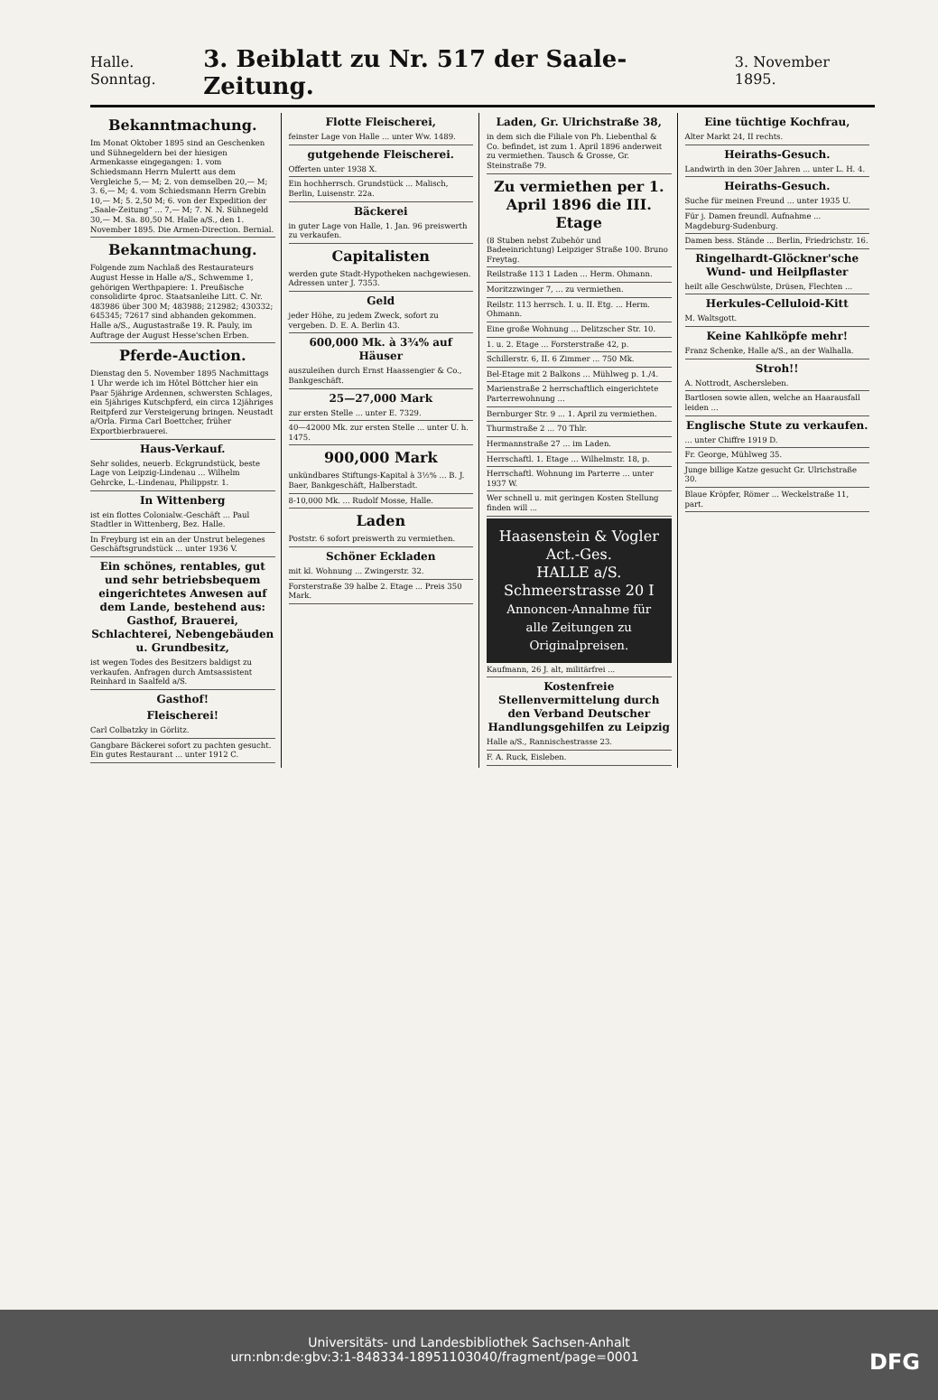Halle. Sonntag. 3. Beiblatt zu Nr. 517 der Saale-Zeitung. 3. November 1895.
Bekanntmachung.
Im Monat Oktober 1895 sind an Geschenken und Sühnegeldern bei der hiesigen Armenkasse eingegangen: 1. vom Schiedsmann Herrn Mulertt aus dem Vergleiche 5,— M; 2. von demselben 20,— M; 3. 6,— M; 4. vom Schiedsmann Herrn Grebin 10,— M; 5. 2,50 M; 6. von der Expedition der „Saale-Zeitung“ ... 7,— M; 7. N. N. Sühnegeld 30,— M. Sa. 80,50 M. Halle a/S., den 1. November 1895. Die Armen-Direction. Bernial.
Bekanntmachung.
Folgende zum Nachlaß des Restaurateurs August Hesse in Halle a/S., Schwemme 1, gehörigen Werthpapiere: 1. Preußische consolidirte 4proc. Staatsanleihe Litt. C. Nr. 483986 über 300 M; 483988; 212982; 430332; 645345; 72617 sind abhanden gekommen. Halle a/S., Augustastraße 19. R. Pauly, im Auftrage der August Hesse'schen Erben.
Pferde-Auction.
Dienstag den 5. November 1895 Nachmittags 1 Uhr werde ich im Hôtel Böttcher hier ein Paar 5jährige Ardennen, schwersten Schlages, ein 5jähriges Kutschpferd, ein circa 12jähriges Reitpferd zur Versteigerung bringen. Neustadt a/Orla. Firma Carl Boettcher, früher Exportbierbrauerei.
Haus-Verkauf.
Sehr solides, neuerb. Eckgrundstück, beste Lage von Leipzig-Lindenau ... Wilhelm Gehrcke, L.-Lindenau, Philippstr. 1.
In Wittenberg
ist ein flottes Colonialw.-Geschäft ... Paul Stadtler in Wittenberg, Bez. Halle.
In Freyburg ist ein an der Unstrut belegenes Geschäftsgrundstück ... unter 1936 V.
Ein schönes, rentables, gut und sehr betriebsbequem eingerichtetes Anwesen auf dem Lande, bestehend aus: Gasthof, Brauerei, Schlachterei, Nebengebäuden u. Grundbesitz,
ist wegen Todes des Besitzers baldigst zu verkaufen. Anfragen durch Amtsassistent Reinhard in Saalfeld a/S.
Gasthof!
Fleischerei!
Carl Colbatzky in Görlitz.
Gangbare Bäckerei sofort zu pachten gesucht. Ein gutes Restaurant ... unter 1912 C.
Flotte Fleischerei,
feinster Lage von Halle ... unter Ww. 1489.
gutgehende Fleischerei.
Offerten unter 1938 X.
Ein hochherrsch. Grundstück ... Malisch, Berlin, Luisenstr. 22a.
Bäckerei
in guter Lage von Halle, 1. Jan. 96 preiswerth zu verkaufen.
Capitalisten
werden gute Stadt-Hypotheken nachgewiesen. Adressen unter J. 7353.
Geld
jeder Höhe, zu jedem Zweck, sofort zu vergeben. D. E. A. Berlin 43.
600,000 Mk. à 3¾% auf Häuser
auszuleihen durch Ernst Haassengier & Co., Bankgeschäft.
25—27,000 Mark
zur ersten Stelle ... unter E. 7329.
40—42000 Mk. zur ersten Stelle ... unter U. h. 1475.
900,000 Mark
unkündbares Stiftungs-Kapital à 3½% ... B. J. Baer, Bankgeschäft, Halberstadt.
8-10,000 Mk. ... Rudolf Mosse, Halle.
Laden
Poststr. 6 sofort preiswerth zu vermiethen.
Schöner Eckladen
mit kl. Wohnung ... Zwingerstr. 32.
Forsterstraße 39 halbe 2. Etage ... Preis 350 Mark.
Laden, Gr. Ulrichstraße 38,
in dem sich die Filiale von Ph. Liebenthal & Co. befindet, ist zum 1. April 1896 anderweit zu vermiethen. Tausch & Grosse, Gr. Steinstraße 79.
Zu vermiethen per 1. April 1896 die III. Etage
(8 Stuben nebst Zubehör und Badeeinrichtung) Leipziger Straße 100. Bruno Freytag.
Reilstraße 113 1 Laden ... Herm. Ohmann.
Moritzzwinger 7, ... zu vermiethen.
Reilstr. 113 herrsch. I. u. II. Etg. ... Herm. Ohmann.
Eine große Wohnung ... Delitzscher Str. 10.
1. u. 2. Etage ... Forsterstraße 42, p.
Schillerstr. 6, II. 6 Zimmer ... 750 Mk.
Bel-Etage mit 2 Balkons ... Mühlweg p. 1./4.
Marienstraße 2 herrschaftlich eingerichtete Parterrewohnung ...
Bernburger Str. 9 ... 1. April zu vermiethen.
Thurmstraße 2 ... 70 Thlr.
Hermannstraße 27 ... im Laden.
Herrschaftl. 1. Etage ... Wilhelmstr. 18, p.
Herrschaftl. Wohnung im Parterre ... unter 1937 W.
Wer schnell u. mit geringen Kosten Stellung finden will ...
Haasenstein & Vogler Act.-Ges.
HALLE a/S. Schmeerstrasse 20 I
Annoncen-Annahme für alle Zeitungen zu Originalpreisen.
Kaufmann, 26 J. alt, militärfrei ...
Kostenfreie Stellenvermittelung durch den Verband Deutscher Handlungsgehilfen zu Leipzig
Halle a/S., Rannischestrasse 23.
F. A. Ruck, Eisleben.
Eine tüchtige Kochfrau,
Alter Markt 24, II rechts.
Heiraths-Gesuch.
Landwirth in den 30er Jahren ... unter L. H. 4.
Heiraths-Gesuch.
Suche für meinen Freund ... unter 1935 U.
Für j. Damen freundl. Aufnahme ... Magdeburg-Sudenburg.
Damen bess. Stände ... Berlin, Friedrichstr. 16.
Ringelhardt-Glöckner'sche Wund- und Heilpflaster
heilt alle Geschwülste, Drüsen, Flechten ...
Herkules-Celluloid-Kitt
M. Waltsgott.
Keine Kahlköpfe mehr!
Franz Schenke, Halle a/S., an der Walhalla.
Stroh!!
A. Nottrodt, Aschersleben.
Bartlosen sowie allen, welche an Haarausfall leiden ...
Englische Stute zu verkaufen.
... unter Chiffre 1919 D.
Fr. George, Mühlweg 35.
Junge billige Katze gesucht Gr. Ulrichstraße 30.
Blaue Kröpfer, Römer ... Weckelstraße 11, part.
Universitäts- und Landesbibliothek Sachsen-Anhalt
urn:nbn:de:gbv:3:1-848334-18951103040/fragment/page=0001 DFG